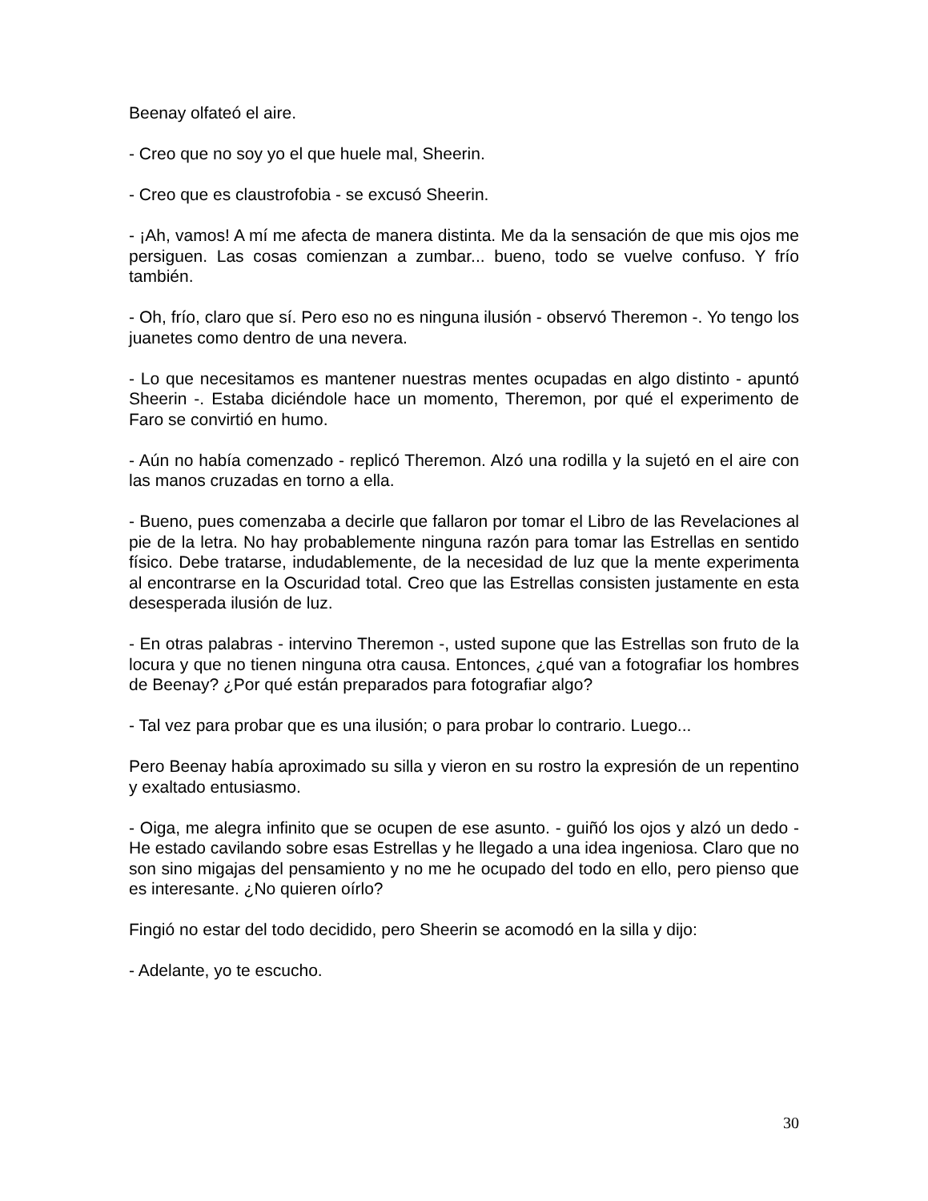Beenay olfateó el aire.
- Creo que no soy yo el que huele mal, Sheerin.
- Creo que es claustrofobia - se excusó Sheerin.
- ¡Ah, vamos! A mí me afecta de manera distinta. Me da la sensación de que mis ojos me persiguen. Las cosas comienzan a zumbar... bueno, todo se vuelve confuso. Y frío también.
- Oh, frío, claro que sí. Pero eso no es ninguna ilusión - observó Theremon -. Yo tengo los juanetes como dentro de una nevera.
- Lo que necesitamos es mantener nuestras mentes ocupadas en algo distinto - apuntó Sheerin -. Estaba diciéndole hace un momento, Theremon, por qué el experimento de Faro se convirtió en humo.
- Aún no había comenzado - replicó Theremon. Alzó una rodilla y la sujetó en el aire con las manos cruzadas en torno a ella.
- Bueno, pues comenzaba a decirle que fallaron por tomar el Libro de las Revelaciones al pie de la letra. No hay probablemente ninguna razón para tomar las Estrellas en sentido físico. Debe tratarse, indudablemente, de la necesidad de luz que la mente experimenta al encontrarse en la Oscuridad total. Creo que las Estrellas consisten justamente en esta desesperada ilusión de luz.
- En otras palabras - intervino Theremon -, usted supone que las Estrellas son fruto de la locura y que no tienen ninguna otra causa. Entonces, ¿qué van a fotografiar los hombres de Beenay? ¿Por qué están preparados para fotografiar algo?
- Tal vez para probar que es una ilusión; o para probar lo contrario. Luego...
Pero Beenay había aproximado su silla y vieron en su rostro la expresión de un repentino y exaltado entusiasmo.
- Oiga, me alegra infinito que se ocupen de ese asunto. - guiñó los ojos y alzó un dedo - He estado cavilando sobre esas Estrellas y he llegado a una idea ingeniosa. Claro que no son sino migajas del pensamiento y no me he ocupado del todo en ello, pero pienso que es interesante. ¿No quieren oírlo?
Fingió no estar del todo decidido, pero Sheerin se acomodó en la silla y dijo:
- Adelante, yo te escucho.
30